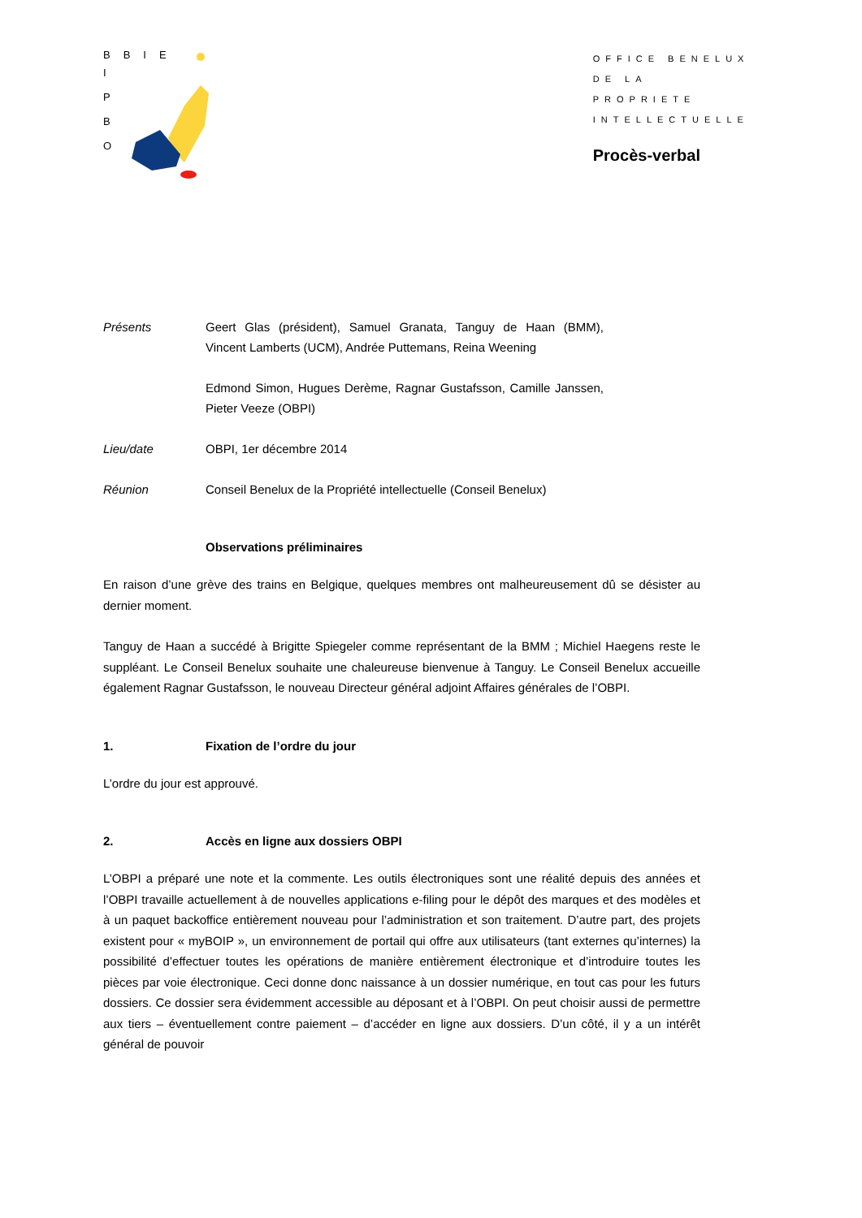BBIE
I
P
B
O
OFFICE BENELUX
DE LA
PROPRIETE
INTELLECTUELLE
Procès-verbal
Présents Geert Glas (président), Samuel Granata, Tanguy de Haan (BMM), Vincent Lamberts (UCM), Andrée Puttemans, Reina Weening
Edmond Simon, Hugues Derème, Ragnar Gustafsson, Camille Janssen, Pieter Veeze (OBPI)
Lieu/date OBPI, 1er décembre 2014
Réunion Conseil Benelux de la Propriété intellectuelle (Conseil Benelux)
Observations préliminaires
En raison d’une grève des trains en Belgique, quelques membres ont malheureusement dû se désister au dernier moment.
Tanguy de Haan a succédé à Brigitte Spiegeler comme représentant de la BMM ; Michiel Haegens reste le suppléant. Le Conseil Benelux souhaite une chaleureuse bienvenue à Tanguy. Le Conseil Benelux accueille également Ragnar Gustafsson, le nouveau Directeur général adjoint Affaires générales de l’OBPI.
1. Fixation de l’ordre du jour
L’ordre du jour est approuvé.
2. Accès en ligne aux dossiers OBPI
L’OBPI a préparé une note et la commente. Les outils électroniques sont une réalité depuis des années et l’OBPI travaille actuellement à de nouvelles applications e-filing pour le dépôt des marques et des modèles et à un paquet backoffice entièrement nouveau pour l’administration et son traitement. D’autre part, des projets existent pour « myBOIP », un environnement de portail qui offre aux utilisateurs (tant externes qu’internes) la possibilité d’effectuer toutes les opérations de manière entièrement électronique et d’introduire toutes les pièces par voie électronique. Ceci donne donc naissance à un dossier numérique, en tout cas pour les futurs dossiers. Ce dossier sera évidemment accessible au déposant et à l’OBPI. On peut choisir aussi de permettre aux tiers – éventuellement contre paiement – d’accéder en ligne aux dossiers. D’un côté, il y a un intérêt général de pouvoir